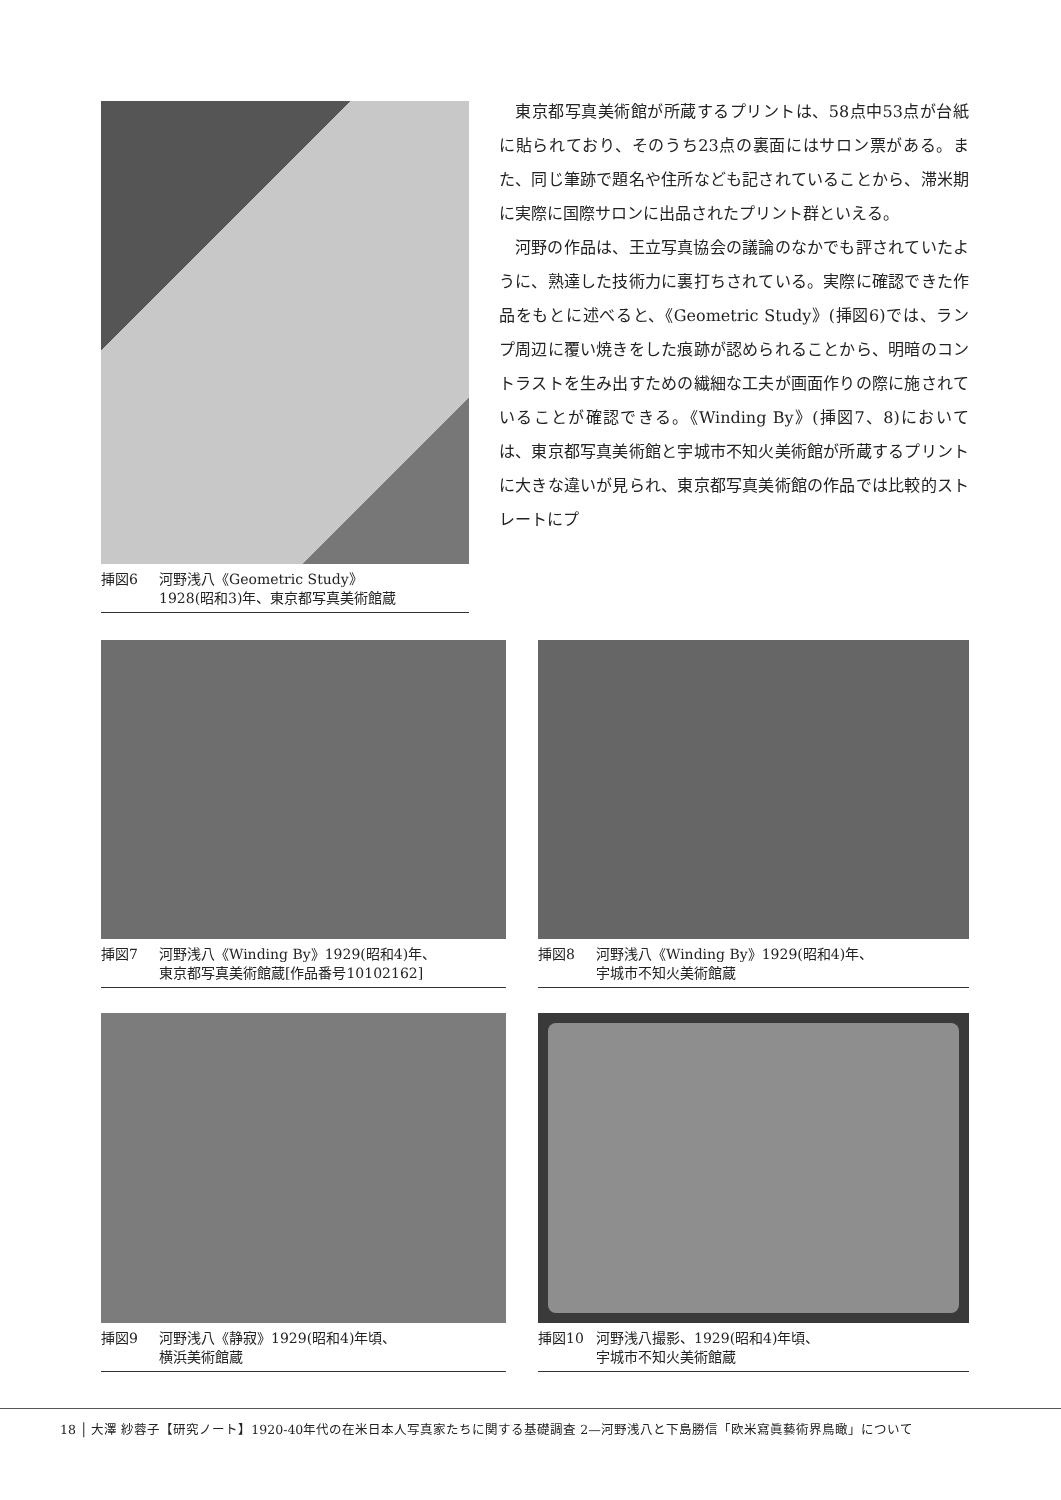挿図6 河野浅八《Geometric Study》
1928(昭和3)年、東京都写真美術館蔵
東京都写真美術館が所蔵するプリントは、58点中53点が台紙に貼られており、そのうち23点の裏面にはサロン票がある。また、同じ筆跡で題名や住所なども記されていることから、滞米期に実際に国際サロンに出品されたプリント群といえる。
河野の作品は、王立写真協会の議論のなかでも評されていたように、熟達した技術力に裏打ちされている。実際に確認できた作品をもとに述べると、《Geometric Study》(挿図6)では、ランプ周辺に覆い焼きをした痕跡が認められることから、明暗のコントラストを生み出すための繊細な工夫が画面作りの際に施されていることが確認できる。《Winding By》(挿図7、8)においては、東京都写真美術館と宇城市不知火美術館が所蔵するプリントに大きな違いが見られ、東京都写真美術館の作品では比較的ストレートにプ
挿図7 河野浅八《Winding By》1929(昭和4)年、
東京都写真美術館蔵[作品番号10102162]
挿図8 河野浅八《Winding By》1929(昭和4)年、
宇城市不知火美術館蔵
挿図9 河野浅八《静寂》1929(昭和4)年頃、
横浜美術館蔵
挿図10 河野浅八撮影、1929(昭和4)年頃、
宇城市不知火美術館蔵
18 │ 大澤 紗蓉子【研究ノート】1920-40年代の在米日本人写真家たちに関する基礎調査 2—河野浅八と下島勝信「欧米寫眞藝術界鳥瞰」について